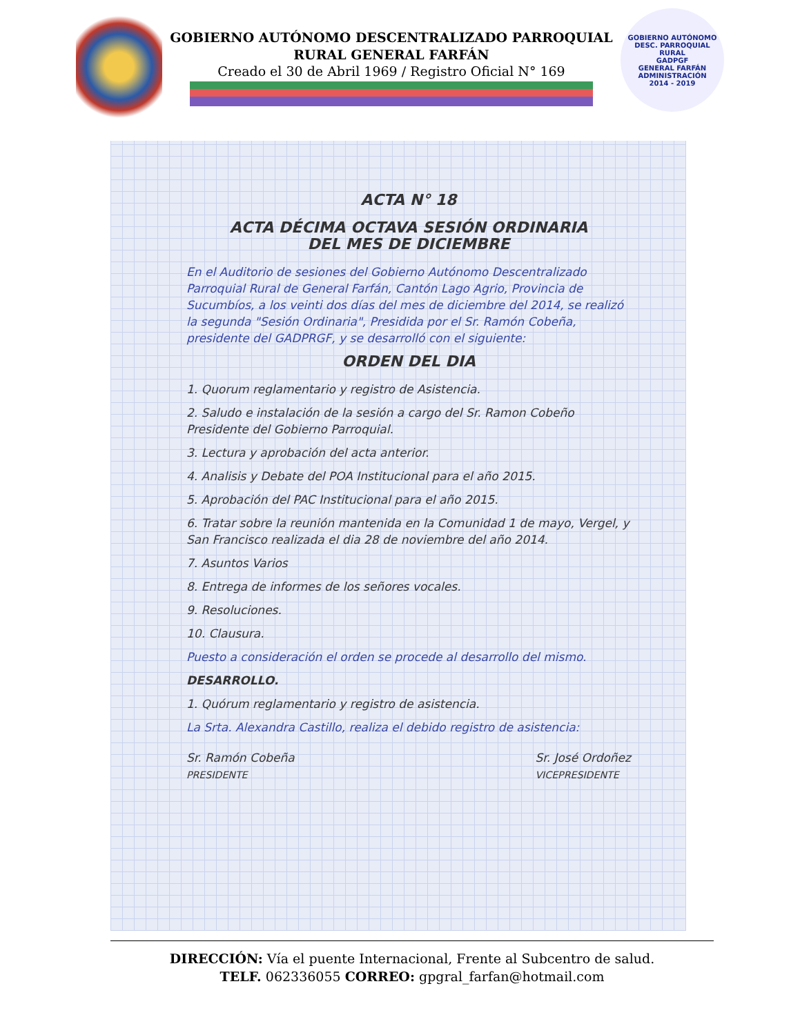GOBIERNO AUTÓNOMO DESCENTRALIZADO PARROQUIAL
RURAL GENERAL FARFÁN
Creado el 30 de Abril 1969 / Registro Oficial N° 169
GOBIERNO AUTÓNOMO DESC. PARROQUIAL RURAL
GADPGF
GENERAL FARFÁN
ADMINISTRACIÓN
2014 - 2019
ACTA N° 18
ACTA DÉCIMA OCTAVA SESIÓN ORDINARIA
DEL MES DE DICIEMBRE
En el Auditorio de sesiones del Gobierno Autónomo Descentralizado Parroquial Rural de General Farfán, Cantón Lago Agrio, Provincia de Sucumbíos, a los veinti dos días del mes de diciembre del 2014, se realizó la segunda "Sesión Ordinaria", Presidida por el Sr. Ramón Cobeña, presidente del GADPRGF, y se desarrolló con el siguiente:
ORDEN DEL DIA
1. Quorum reglamentario y registro de Asistencia.
2. Saludo e instalación de la sesión a cargo del Sr. Ramon Cobeño Presidente del Gobierno Parroquial.
3. Lectura y aprobación del acta anterior.
4. Analisis y Debate del POA Institucional para el año 2015.
5. Aprobación del PAC Institucional para el año 2015.
6. Tratar sobre la reunión mantenida en la Comunidad 1 de mayo, Vergel, y San Francisco realizada el dia 28 de noviembre del año 2014.
7. Asuntos Varios
8. Entrega de informes de los señores vocales.
9. Resoluciones.
10. Clausura.
Puesto a consideración el orden se procede al desarrollo del mismo.
DESARROLLO.
1. Quórum reglamentario y registro de asistencia.
La Srta. Alexandra Castillo, realiza el debido registro de asistencia:
Sr. Ramón Cobeña
PRESIDENTE
Sr. José Ordoñez
VICEPRESIDENTE
DIRECCIÓN: Vía el puente Internacional, Frente al Subcentro de salud.
TELF. 062336055 CORREO: gpgral_farfan@hotmail.com